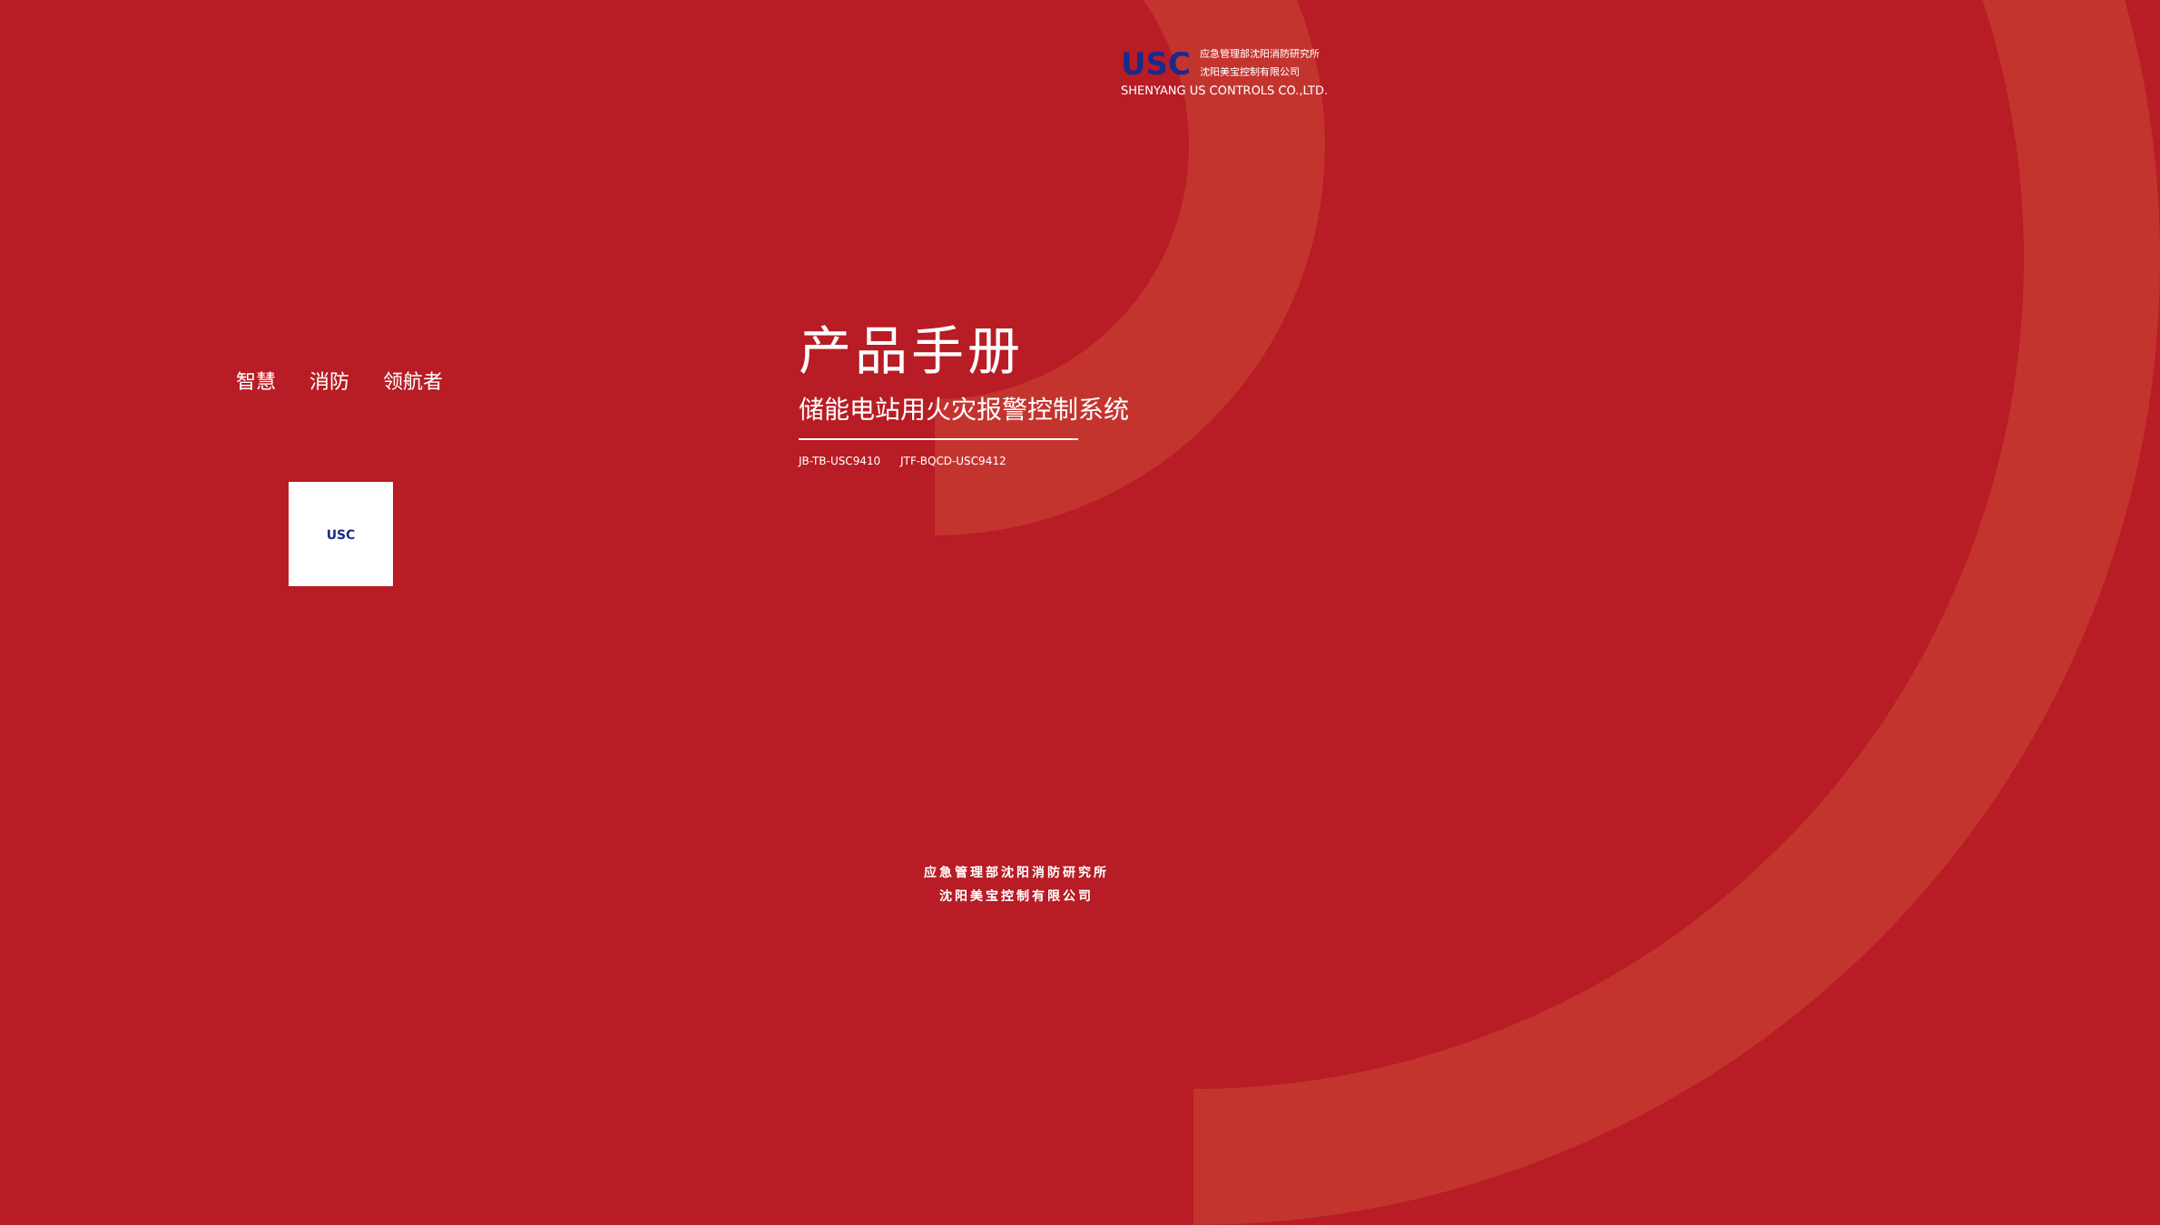智慧 消防 领航者
USC
USC 应急管理部沈阳消防研究所
沈阳美宝控制有限公司
SHENYANG US CONTROLS CO.,LTD.
产品手册
储能电站用火灾报警控制系统
JB-TB-USC9410 JTF-BQCD-USC9412
应急管理部沈阳消防研究所
沈阳美宝控制有限公司